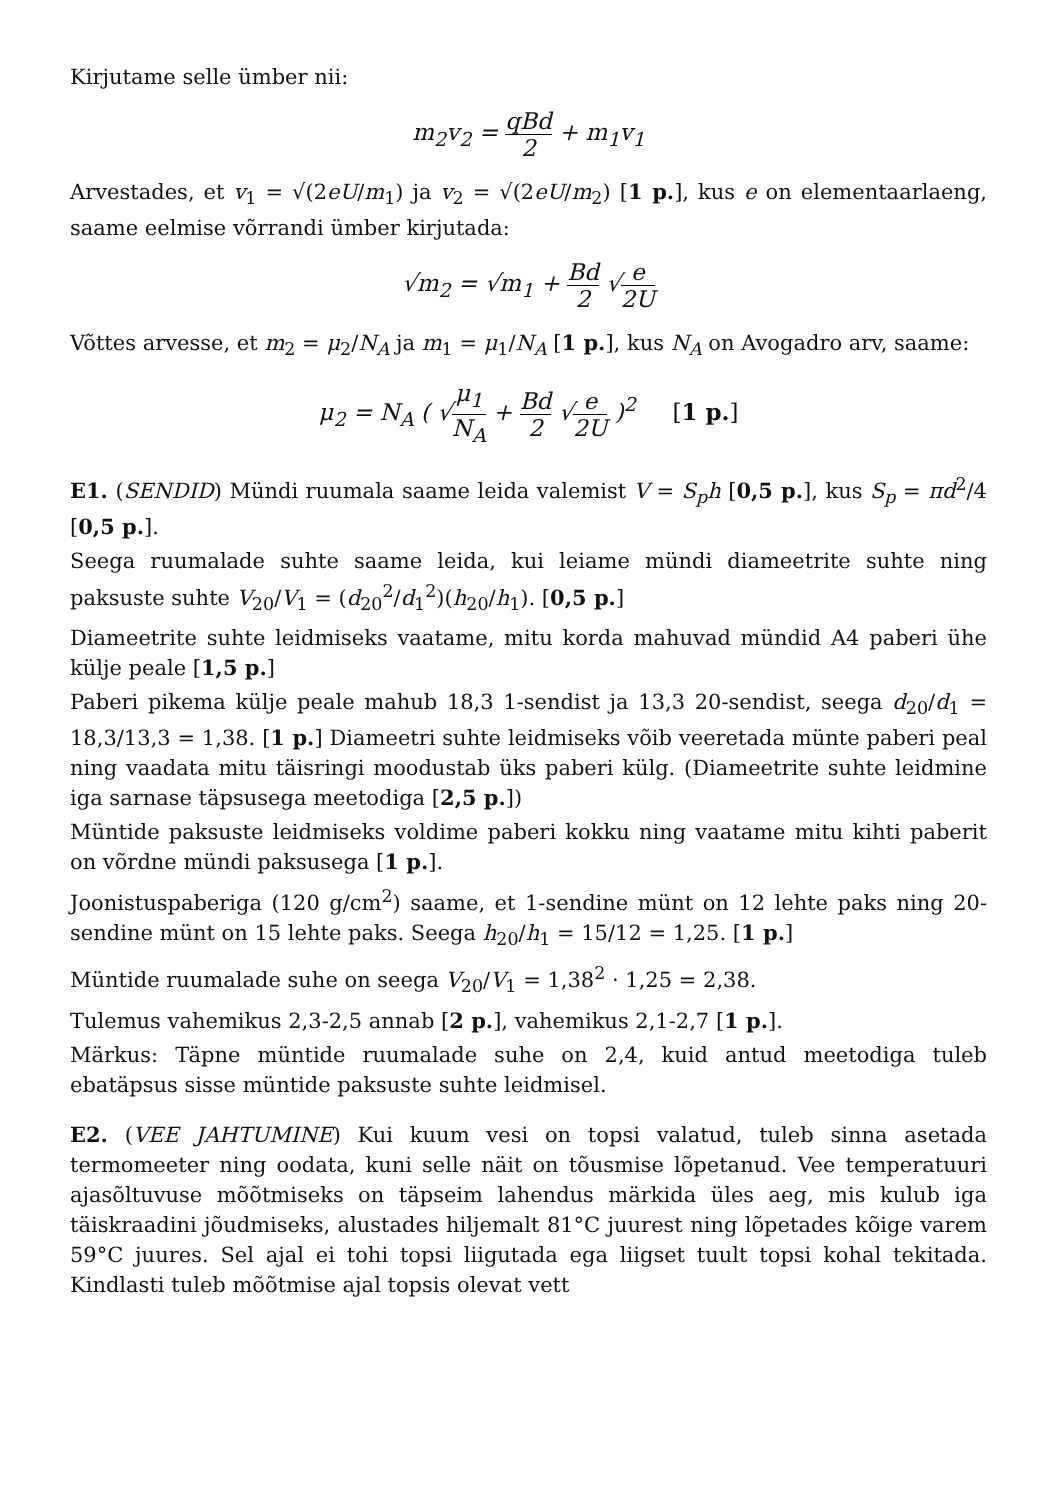Kirjutame selle ümber nii:
m<sub>2</sub>v<sub>2</sub> = qBd 2 + m<sub>1</sub>v<sub>1</sub>
Arvestades, et v<sub>1</sub> = √(2eU/m<sub>1</sub>) ja v<sub>2</sub> = √(2eU/m<sub>2</sub>) [1 p.], kus e on elementaarlaeng, saame eelmise võrrandi ümber kirjutada:
√m<sub>2</sub> = √m<sub>1</sub> + Bd 2 √e 2U
Võttes arvesse, et m<sub>2</sub> = μ<sub>2</sub>/N<sub>A</sub> ja m<sub>1</sub> = μ<sub>1</sub>/N<sub>A</sub> [1 p.], kus N<sub>A</sub> on Avogadro arv, saame:
μ<sub>2</sub> = N<sub>A</sub> ( √μ<sub>1</sub> N<sub>A</sub> + Bd 2 √e 2U )<sup>2</sup> [1 p.]
E1. (SENDID) Mündi ruumala saame leida valemist V = S<sub>p</sub>h [0,5 p.], kus S<sub>p</sub> = πd<sup>2</sup>/4 [0,5 p.].
Seega ruumalade suhte saame leida, kui leiame mündi diameetrite suhte ning paksuste suhte V<sub>20</sub>/V<sub>1</sub> = (d<sub>20</sub><sup>2</sup>/d<sub>1</sub><sup>2</sup>)(h<sub>20</sub>/h<sub>1</sub>). [0,5 p.]
Diameetrite suhte leidmiseks vaatame, mitu korda mahuvad mündid A4 paberi ühe külje peale [1,5 p.]
Paberi pikema külje peale mahub 18,3 1-sendist ja 13,3 20-sendist, seega d<sub>20</sub>/d<sub>1</sub> = 18,3/13,3 = 1,38. [1 p.] Diameetri suhte leidmiseks võib veeretada münte paberi peal ning vaadata mitu täisringi moodustab üks paberi külg. (Diameetrite suhte leidmine iga sarnase täpsusega meetodiga [2,5 p.])
Müntide paksuste leidmiseks voldime paberi kokku ning vaatame mitu kihti paberit on võrdne mündi paksusega [1 p.].
Joonistuspaberiga (120 g/cm<sup>2</sup>) saame, et 1-sendine münt on 12 lehte paks ning 20-sendine münt on 15 lehte paks. Seega h<sub>20</sub>/h<sub>1</sub> = 15/12 = 1,25. [1 p.]
Müntide ruumalade suhe on seega V<sub>20</sub>/V<sub>1</sub> = 1,38<sup>2</sup> · 1,25 = 2,38.
Tulemus vahemikus 2,3-2,5 annab [2 p.], vahemikus 2,1-2,7 [1 p.].
Märkus: Täpne müntide ruumalade suhe on 2,4, kuid antud meetodiga tuleb ebatäpsus sisse müntide paksuste suhte leidmisel.
E2. (VEE JAHTUMINE) Kui kuum vesi on topsi valatud, tuleb sinna asetada termomeeter ning oodata, kuni selle näit on tõusmise lõpetanud. Vee temperatuuri ajasõltuvuse mõõtmiseks on täpseim lahendus märkida üles aeg, mis kulub iga täiskraadini jõudmiseks, alustades hiljemalt 81°C juurest ning lõpetades kõige varem 59°C juures. Sel ajal ei tohi topsi liigutada ega liigset tuult topsi kohal tekitada. Kindlasti tuleb mõõtmise ajal topsis olevat vett